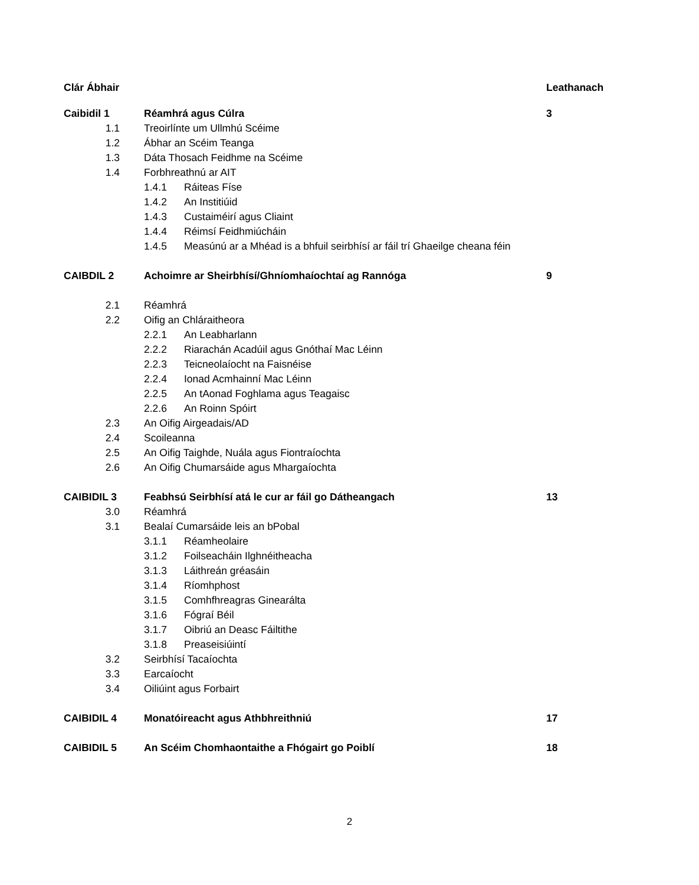Clár Ábhair Leathanach
Caibidil 1 Réamhrá agus Cúlra 3
1.1 Treoirlínte um Ullmhú Scéime
1.2 Ábhar an Scéim Teanga
1.3 Dáta Thosach Feidhme na Scéime
1.4 Forbhreathnú ar AIT
1.4.1 Ráiteas Físe
1.4.2 An Institiúid
1.4.3 Custaiméirí agus Cliaint
1.4.4 Réimsí Feidhmiúcháin
1.4.5 Measúnú ar a Mhéad is a bhfuil seirbhísí ar fáil trí Ghaeilge cheana féin
CAIBDIL 2 Achoimre ar Sheirbhísí/Ghníomhaíochtaí ag Rannóga 9
2.1 Réamhrá
2.2 Oifig an Chláraitheora
2.2.1 An Leabharlann
2.2.2 Riarachán Acadúil agus Gnóthaí Mac Léinn
2.2.3 Teicneolaíocht na Faisnéise
2.2.4 Ionad Acmhainní Mac Léinn
2.2.5 An tAonad Foghlama agus Teagaisc
2.2.6 An Roinn Spóirt
2.3 An Oifig Airgeadais/AD
2.4 Scoileanna
2.5 An Oifig Taighde, Nuála agus Fiontraíochta
2.6 An Oifig Chumarsáide agus Mhargaíochta
CAIBIDIL 3 Feabhsú Seirbhísí atá le cur ar fáil go Dátheangach 13
3.0 Réamhrá
3.1 Bealaí Cumarsáide leis an bPobal
3.1.1 Réamheolaire
3.1.2 Foilseacháin Ilghnéitheacha
3.1.3 Láithreán gréasáin
3.1.4 Ríomhphost
3.1.5 Comhfhreagras Ginearálta
3.1.6 Fógraí Béil
3.1.7 Oibriú an Deasc Fáiltithe
3.1.8 Preaseisiúintí
3.2 Seirbhísí Tacaíochta
3.3 Earcaíocht
3.4 Oiliúint agus Forbairt
CAIBIDIL 4 Monatóireacht agus Athbhreithniú 17
CAIBIDIL 5 An Scéim Chomhaontaithe a Fhógairt go Poiblí 18
2